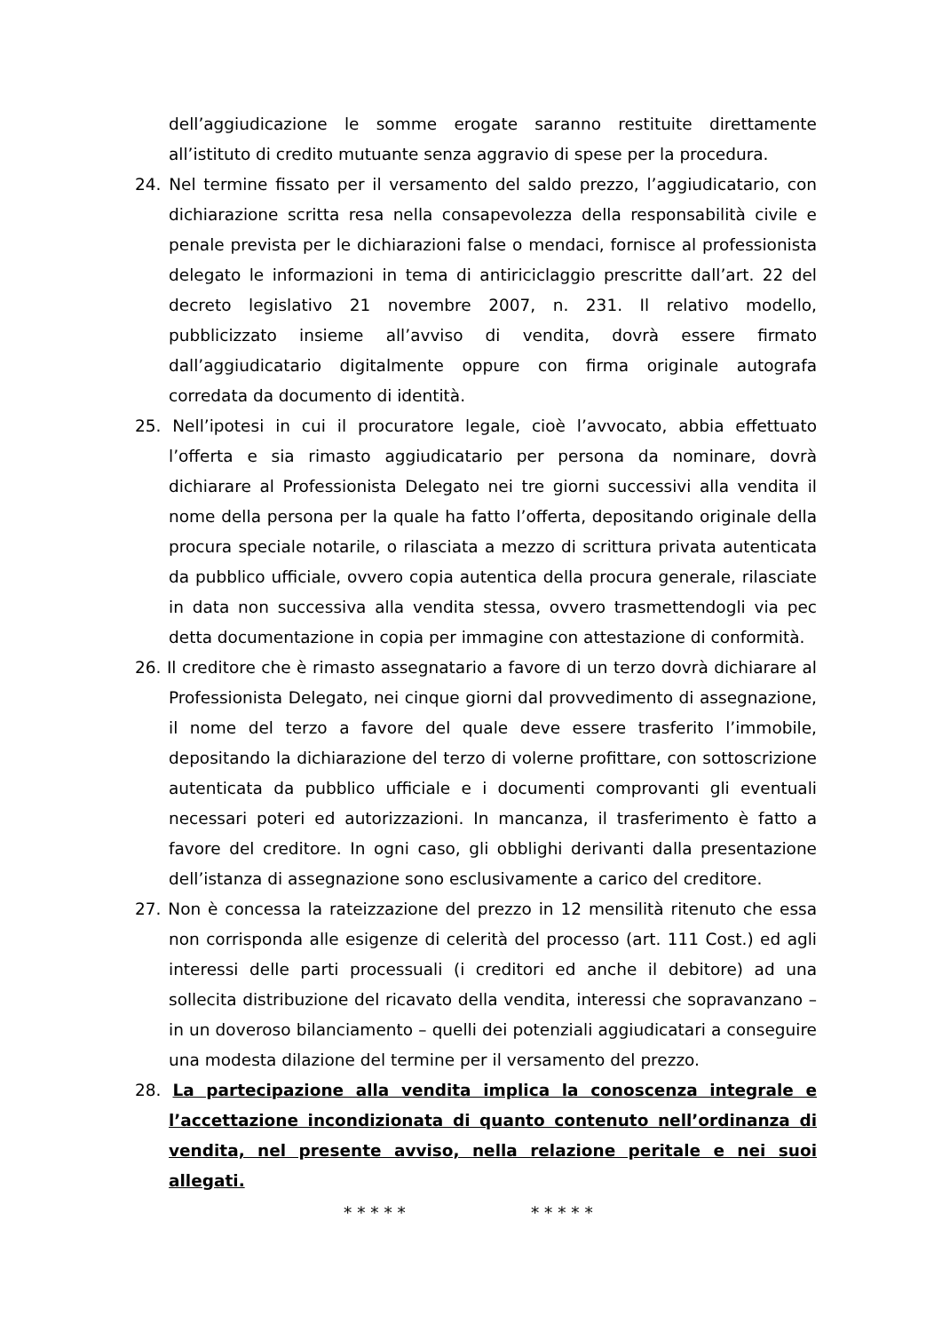dell’aggiudicazione le somme erogate saranno restituite direttamente all’istituto di credito mutuante senza aggravio di spese per la procedura.
24. Nel termine fissato per il versamento del saldo prezzo, l’aggiudicatario, con dichiarazione scritta resa nella consapevolezza della responsabilità civile e penale prevista per le dichiarazioni false o mendaci, fornisce al professionista delegato le informazioni in tema di antiriciclaggio prescritte dall’art. 22 del decreto legislativo 21 novembre 2007, n. 231. Il relativo modello, pubblicizzato insieme all’avviso di vendita, dovrà essere firmato dall’aggiudicatario digitalmente oppure con firma originale autografa corredata da documento di identità.
25. Nell’ipotesi in cui il procuratore legale, cioè l’avvocato, abbia effettuato l’offerta e sia rimasto aggiudicatario per persona da nominare, dovrà dichiarare al Professionista Delegato nei tre giorni successivi alla vendita il nome della persona per la quale ha fatto l’offerta, depositando originale della procura speciale notarile, o rilasciata a mezzo di scrittura privata autenticata da pubblico ufficiale, ovvero copia autentica della procura generale, rilasciate in data non successiva alla vendita stessa, ovvero trasmettendogli via pec detta documentazione in copia per immagine con attestazione di conformità.
26. Il creditore che è rimasto assegnatario a favore di un terzo dovrà dichiarare al Professionista Delegato, nei cinque giorni dal provvedimento di assegnazione, il nome del terzo a favore del quale deve essere trasferito l’immobile, depositando la dichiarazione del terzo di volerne profittare, con sottoscrizione autenticata da pubblico ufficiale e i documenti comprovanti gli eventuali necessari poteri ed autorizzazioni. In mancanza, il trasferimento è fatto a favore del creditore. In ogni caso, gli obblighi derivanti dalla presentazione dell’istanza di assegnazione sono esclusivamente a carico del creditore.
27. Non è concessa la rateizzazione del prezzo in 12 mensilità ritenuto che essa non corrisponda alle esigenze di celerità del processo (art. 111 Cost.) ed agli interessi delle parti processuali (i creditori ed anche il debitore) ad una sollecita distribuzione del ricavato della vendita, interessi che sopravanzano – in un doveroso bilanciamento – quelli dei potenziali aggiudicatari a conseguire una modesta dilazione del termine per il versamento del prezzo.
28. La partecipazione alla vendita implica la conoscenza integrale e l’accettazione incondizionata di quanto contenuto nell’ordinanza di vendita, nel presente avviso, nella relazione peritale e nei suoi allegati.
* * * * * * * * * *